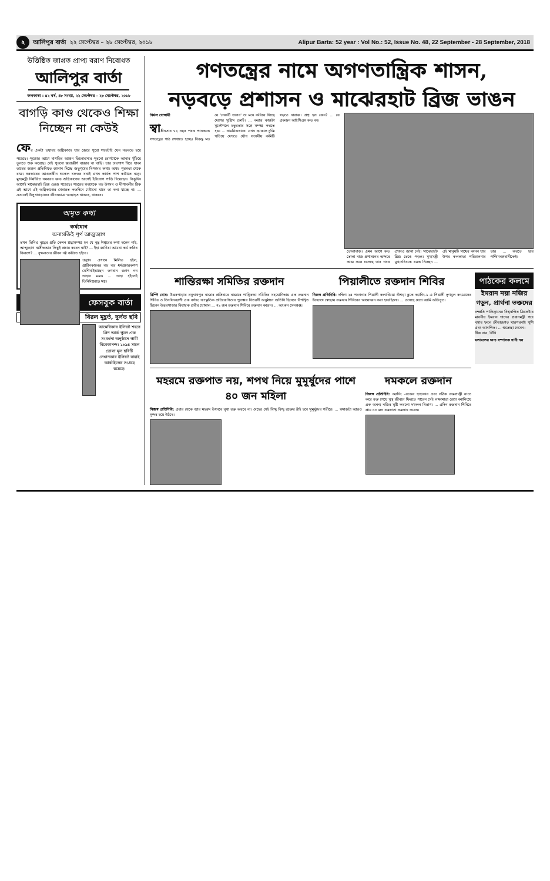২ আলিপুর বার্তা ২২ সেপ্টেম্বর – ২৮ সেপ্টেম্বর, ২০১৮
Alipur Barta: 52 year : Vol No.: 52, Issue No. 48, 22 September - 28 September, 2018
উত্তিষ্ঠিত জাগ্রত প্রাপ্য বরাণ নিবোধত
আলিপুর বার্তা
কলকাতা : ৫২ বর্ষ, ৪৮ সংখ্যা, ২২ সেপ্টেম্বর – ২৮ সেপ্টেম্বর, ২০১৮
বাগড়ি কাণ্ড থেকেও শিক্ষা নিচ্ছেন না কেউই
ফের একটা ভয়াবহ অগ্নিকাণ্ড। যার জেরে পুরো শহরটাই যেন নড়বড়ে হয়ে পড়েছে। পুজোর আগে বাগড়ির আগুন তিলোত্তমার পুরনো রোগটাকে আবার খুঁচিয়ে তুলতে শুরু করেছে। সেই পুরনো জরাজীর্ণ বাজার বা বাড়ি। তার চারপাশ ঘিরে থাকা তারের জঙ্গল প্রতিনিয়ত জানান দিচ্ছে জতুগৃহের বিপদের কথা। অথচ পুরসভা থেকে রাজ্য সরকারের আওতাধীন দমকল দফতর সবাই এখন কার্যত পাশ কাটাতে ব্যস্ত। মুখ্যমন্ত্রী নির্ধারিত সফরের জন্য অগ্নিকাণ্ডের আগেই ইউরোপ পাড়ি দিয়েছেন। কিছুদিন আগেই মাঝেরহাট ব্রিজ ভেঙে পড়েছে। শহরের সবথেকে বড় উৎসব ও দীপাবলীর ঠিক এই আগে এই অগ্নিকাণ্ডের খেসারত কতদিনে মেটানো যাবে তা বলা যাচ্ছে না। ... এভাবেই উলুখাগড়াদের জীবনযাত্রা অব্যাহত থাকছে, থাকবে।
অমৃত কথা
কর্মযোগ
অনাসক্তিই পূর্ণ আত্মত্যাগ
তখন তিনিও বুদ্ধের প্রতি কেমন শ্রদ্ধাসম্পন্ন হন যে বুদ্ধ ঈশ্বরের কথা বলেন নাই, আত্মত্যাগ ব্যতীতআর কিছুই প্রচার করেন নাই? ... ইহা জানিয়া আমরা কর্ম করিব কিরূপে? ... বৃক্ষলতার জীবন নষ্ট করিতে হইবে।
ওস্তান এখানে মিলিত হইল, প্রাচীনকালের বড় বড় ধর্মপ্রচারকগণ যেশিখাইয়াছেন ভগবান জগৎ নন তাহার মমত্ত ... তাহা হইলেই তিনিঈশ্বরত্বে মগ্ন।
ফেসবুক বার্তা
বিরল মুহূর্ত, দুর্লভ ছবি
আমেরিকার ইলিয়ট শহরে গ্রিন আর্ক স্কুলে এক সংবর্ধনা অনুষ্ঠানে স্বামী বিবেকানন্দ। ১৮৯৪ সালে তোলা মূল ছবিটি সেখানকার ইলিয়ট বাহাই আর্কাইভের সংগ্রহে রয়েছে।
গণতন্ত্রের নামে অগণতান্ত্রিক শাসন,
নড়বড়ে প্রশাসন ও মাঝেরহাট ব্রিজ ভাঙন
নির্মল গোস্বামী
স্বাধীনতার ৭২ বছর পরও শাসককে গণতন্ত্রের পাঠ শেখাতে হচ্ছে। বিরুদ্ধ মত যে 'সেফটি ভালব' তা মনে করিয়ে দিচ্ছে দেশের সুপ্রিম কোর্ট। ... করার কাজটা সুকৌশলে চতুরতার সঙ্গে সম্পন্ন করতে হয়। ... সাময়িকভাবে। এখন র‍্যাফাল চুক্তি খতিয়ে দেখতে যৌথ সংসদীয় কমিটি গড়তে নারাজ। প্রশ্ন হল কেন? ... যে একজন আইপিএস কত বড়
তোলাবাজ। এমন আগে কত তোলা বাজ প্রশাসনের অন্দরে কাজ করে চলেছে তার খবর এখনও জানা নেই। মাঝেরহাট ব্রিজ ভেঙে পড়ল। মুখ্যমন্ত্রী মুখ্যসচিবকে ধমক দিচ্ছেন ... এই মানুষটি সাধের কানন যার উপর কলকাতা পরিচালনার ভার ... করতে হবে পশ্চিমবঙ্গবাসীকেই।
শান্তিরক্ষা সমিতির রক্তদান
রিম্পি ঘোষ: উত্তরপাড়ার রঘুনাথপুর বাজার প্রতিবারে বাজারে শান্তিরক্ষা সমিতির সহযোগিতায় এক রক্তদান শিবির ও তিনদিনব্যাপী এক বর্ণাঢ্য সাংস্কৃতিক প্রতিযোগিতার পুরস্কার বিতরণী অনুষ্ঠানে অতিথি হিসেবে উপস্থিত ছিলেন উত্তরপাড়ার বিধায়ক প্রবীর ঘোষাল ... ৭২ জন রক্তদান শিবিরে রক্তদান করেন। ... অংকন সেনগুপ্ত।
পিয়ালীতে রক্তদান শিবির
নিজস্ব প্রতিনিধি: দক্ষিণ ২৪ পরগনার পিয়ালী কলাড্ডিয়া বাঁশড়া ব্লকে ক্যানিং-১ এ পিয়ালী তৃণমূল কংগ্রেসের উদ্যোগে স্বেচ্ছায় রক্তদান শিবিরের আয়োজন করা হয়েছিলো। ... এসেছে দেখে আমি অভিভূত।
পাঠকের কলমে
ইমরান নয়া নজির গড়ুন, প্রার্থনা ভক্তদের
সম্প্রতি পাকিস্তানের বিশ্ববন্দিত ক্রিকেটার মাননীয় ইমরান খানের প্রধানমন্ত্রী পদে বসার ফলে ক্রীড়াজগত যারপরনাই খুশি এবং আনন্দিত। ... শুভেচ্ছা নেবেন।
বীরু রায়, সিঁথি
মতামতের জন্য সম্পাদক দায়ী নয়
মহরমে রক্তপাত নয়, শপথ নিয়ে মুমূর্ষুদের পাশে ৪০ জন মহিলা
নিজস্ব প্রতিনিধি: এবার থেকে আর মহরম উৎসবে বৃথা রক্ত ঝরবে না। দেহের সেই বিন্দু বিন্দু রক্তের ঠাঁই হবে মুমূর্ষুদের শরীরে। ... সমাজটা আরও সুন্দর হয়ে উঠবে।
দমকলে রক্তদান
নিজস্ব প্রতিনিধি: ক্যানিং –রক্তের হাহাকার এবং সঠিক রক্তপ্রাপ্তী যাতে করে রক্ত পেয়ে সুস্থ জীবনে ফিরতে পারেন সেই লক্ষ্যমাত্রা রেখে ক্যানিংয়ে এক অনন্য নজির সৃষ্টি করলো দমকল বিভাগ। ... এদিন রক্তদান শিবিরে প্রায় ৫০ জন রক্তদাতা রক্তদান করেন।